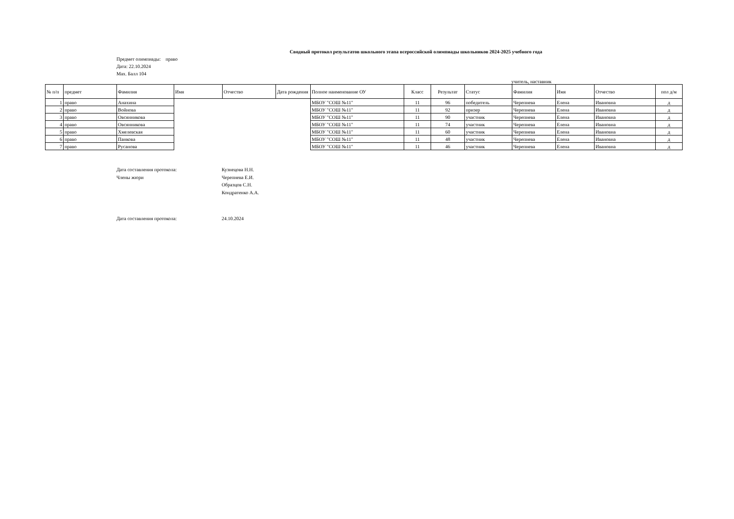Сводный протокол результатов школьного этапа всероссийской олимпиады школьников 2024-2025 учебного года
Предмет олимпиады: право
Дата: 22.10.2024
Max. Балл 104
учитель, наставник
| № п/п | предмет | Фамилия | Имя | Отчество | Дата рождения | Полное наименование ОУ | Класс | Результат | Статус | Фамилия | Имя | Отчество | пол д/м |
| --- | --- | --- | --- | --- | --- | --- | --- | --- | --- | --- | --- | --- | --- |
| 1 | право | Анахина | | | | МБОУ "СОШ №11" | 11 | 96 | победитель | Черепнева | Елена | Ивановна | д |
| 2 | право | Войнова | | | | МБОУ "СОШ №11" | 11 | 92 | призер | Черепнева | Елена | Ивановна | д |
| 3 | право | Овсянникова | | | | МБОУ "СОШ №11" | 11 | 90 | участник | Черепнева | Елена | Ивановна | д |
| 4 | право | Овсянникова | | | | МБОУ "СОШ №11" | 11 | 74 | участник | Черепнева | Елена | Ивановна | д |
| 5 | право | Хмелевская | | | | МБОУ "СОШ №11" | 11 | 60 | участник | Черепнева | Елена | Ивановна | д |
| 6 | право | Панкова | | | | МБОУ "СОШ №11" | 11 | 48 | участник | Черепнева | Елена | Ивановна | д |
| 7 | право | Русанова | | | | МБОУ "СОШ №11" | 11 | 46 | участник | Черепнева | Елена | Ивановна | д |
Дата составления протокола:
Кузнецова Н.Н.
Члены жюри
Черепнева Е.И.
Образцов С.Н.
Кондратенко А.А.
Дата составления протокола:
24.10.2024